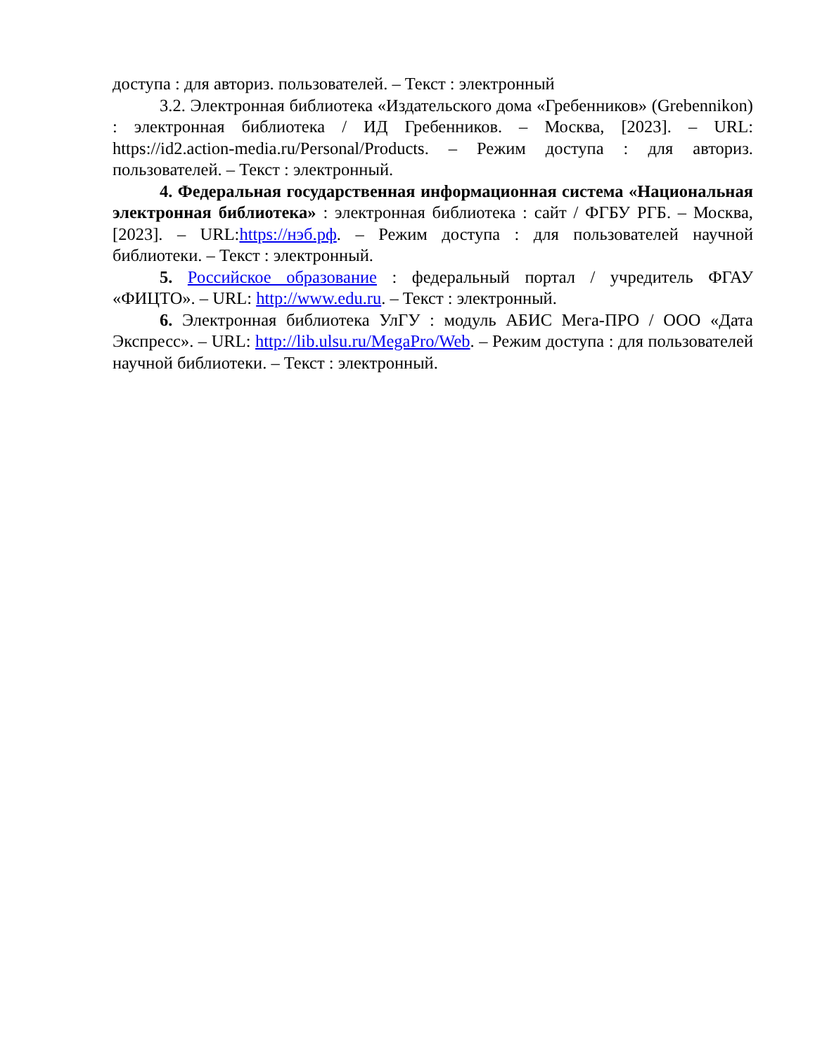доступа : для авториз. пользователей. – Текст : электронный
3.2. Электронная библиотека «Издательского дома «Гребенников» (Grebennikon) : электронная библиотека / ИД Гребенников. – Москва, [2023]. – URL: https://id2.action-media.ru/Personal/Products. – Режим доступа : для авториз. пользователей. – Текст : электронный.
4. Федеральная государственная информационная система «Национальная электронная библиотека» : электронная библиотека : сайт / ФГБУ РГБ. – Москва, [2023]. – URL:https://нэб.рф. – Режим доступа : для пользователей научной библиотеки. – Текст : электронный.
5. Российское образование : федеральный портал / учредитель ФГАУ «ФИЦТО». – URL: http://www.edu.ru. – Текст : электронный.
6. Электронная библиотека УлГУ : модуль АБИС Мега-ПРО / ООО «Дата Экспресс». – URL: http://lib.ulsu.ru/MegaPro/Web. – Режим доступа : для пользователей научной библиотеки. – Текст : электронный.